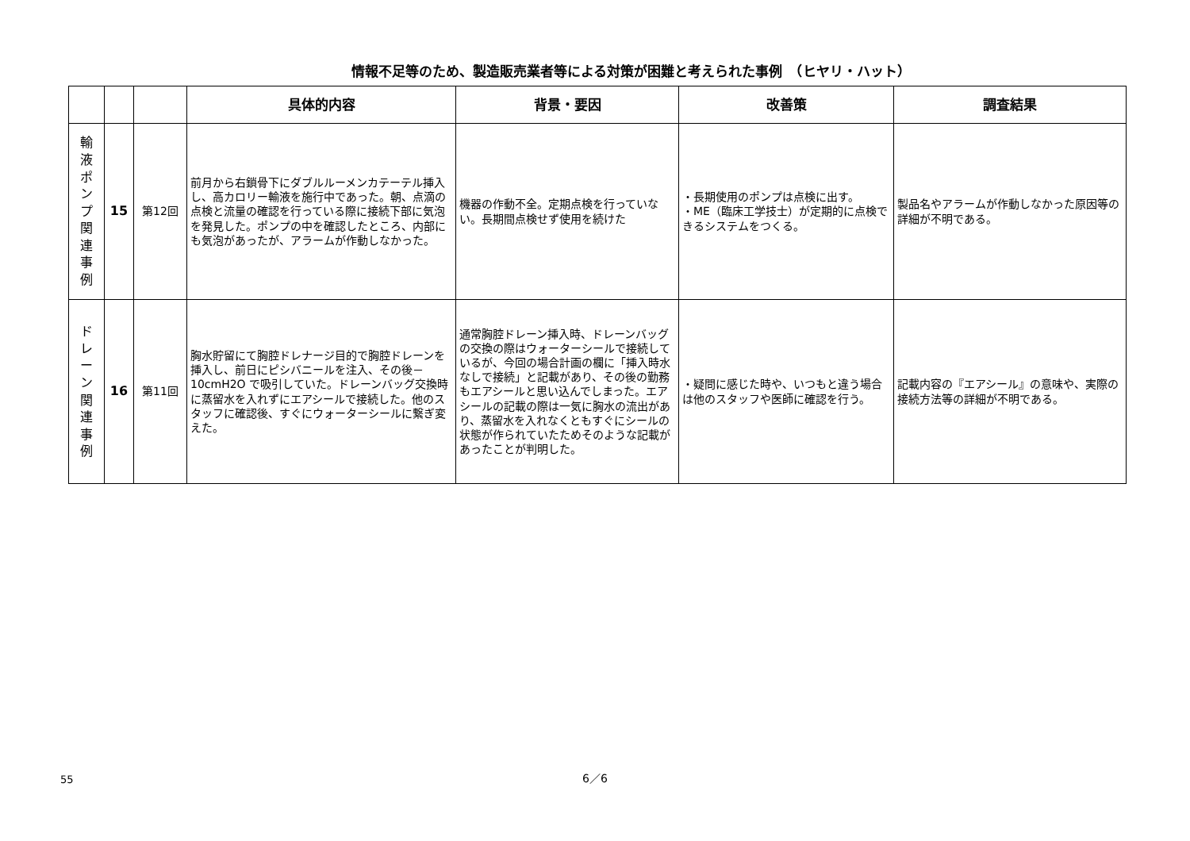情報不足等のため、製造販売業者等による対策が困難と考えられた事例　（ヒヤリ・ハット）
| | | | 具体的内容 | 背景・要因 | 改善策 | 調査結果 |
| --- | --- | --- | --- | --- | --- | --- |
| 輸 液 ポ ン プ 関 連 事 例 | 15 | 第12回 | 前月から右鎖骨下にダブルルーメンカテーテル挿入し、高カロリー輸液を施行中であった。朝、点滴の点検と流量の確認を行っている際に接続下部に気泡を発見した。ポンプの中を確認したところ、内部にも気泡があったが、アラームが作動しなかった。 | 機器の作動不全。定期点検を行っていない。長期間点検せず使用を続けた | ・長期使用のポンプは点検に出す。 ・ME（臨床工学技士）が定期的に点検できるシステムをつくる。 | 製品名やアラームが作動しなかった原因等の詳細が不明である。 |
| ド レ ー ン 関 連 事 例 | 16 | 第11回 | 胸水貯留にて胸腔ドレナージ目的で胸腔ドレーンを挿入し、前日にピシバニールを注入、その後－10cmH2O で吸引していた。ドレーンバッグ交換時に蒸留水を入れずにエアシールで接続した。他のスタッフに確認後、すぐにウォーターシールに繋ぎ変えた。 | 通常胸腔ドレーン挿入時、ドレーンバッグの交換の際はウォーターシールで接続しているが、今回の場合計画の欄に「挿入時水なしで接続」と記載があり、その後の勤務もエアシールと思い込んでしまった。エアシールの記載の際は一気に胸水の流出があり、蒸留水を入れなくともすぐにシールの状態が作られていたためそのような記載があったことが判明した。 | ・疑問に感じた時や、いつもと違う場合は他のスタッフや医師に確認を行う。 | 記載内容の『エアシール』の意味や、実際の接続方法等の詳細が不明である。 |
6／6
55